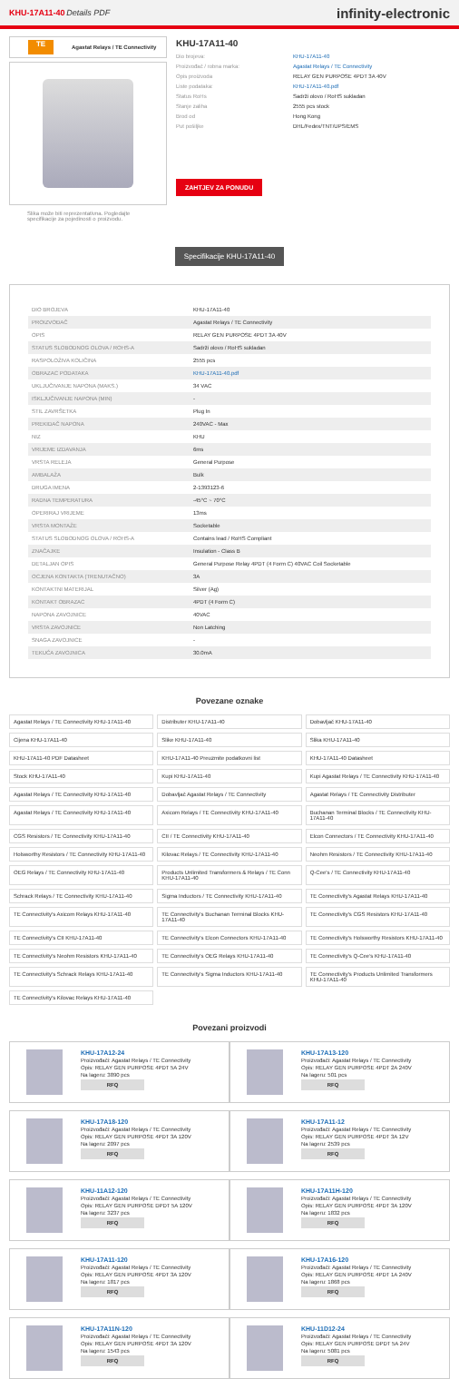KHU-17A11-40 Details PDF
infinity-electronic
TE
Agastat Relays / TE Connectivity
Slika može biti reprezentativna. Pogledajte specifikacije za pojedinosti o proizvodu.
KHU-17A11-40
Dio brojeva: KHU-17A11-40
Proizvođač / robna marka: Agastat Relays / TE Connectivity
Opis proizvoda RELAY GEN PURPOSE 4PDT 3A 40V
Liste podataka: KHU-17A11-40.pdf
Status RoHs Sadrži olovo / RoHS sukladan
Stanje zaliha 2555 pcs stock
Brod od Hong Kong
Put pošiljke DHL/Fedex/TNT/UPS/EMS
ZAHTJEV ZA PONUDU
Specifikacije KHU-17A11-40
| DIO BROJEVA | KHU-17A11-40 |
| PROIZVOĐAČ | Agastat Relays / TE Connectivity |
| OPIS | RELAY GEN PURPOSE 4PDT 3A 40V |
| STATUS SLOBODNOG OLOVA / ROHS-A | Sadrži olovo / RoHS sukladan |
| RASPOLOŽIVA KOLIČINA | 2555 pcs |
| OBRAZAC PODATAKA | KHU-17A11-40.pdf |
| UKLJUČIVANJE NAPONA (MAKS.) | 34 VAC |
| ISKLJUČIVANJE NAPONA (MIN) | - |
| STIL ZAVRŠETKA | Plug In |
| PREKIDAČ NAPONA | 240VAC - Max |
| NIZ | KHU |
| VRIJEME IZDAVANJA | 6ms |
| VRSTA RELEJA | General Purpose |
| AMBALAŽA | Bulk |
| DRUGA IMENA | 2-1393123-6 |
| RADNA TEMPERATURA | -45°C ~ 70°C |
| OPERIRAJ VRIJEME | 13ms |
| VRSTA MONTAŽE | Socketable |
| STATUS SLOBODNOG OLOVA / ROHS-A | Contains lead / RoHS Compliant |
| ZNAČAJKE | Insulation - Class B |
| DETALJAN OPIS | General Purpose Relay 4PDT (4 Form C) 40VAC Coil Socketable |
| OCJENA KONTAKTA (TRENUTAČNO) | 3A |
| KONTAKTNI MATERIJAL | Silver (Ag) |
| KONTAKT OBRAZAC | 4PDT (4 Form C) |
| NAPONA ZAVOJNICE | 40VAC |
| VRSTA ZAVOJNICE | Non Latching |
| SNAGA ZAVOJNICE | - |
| TEKUĆA ZAVOJNICA | 30.0mA |
Povezane oznake
Agastat Relays / TE Connectivity KHU-17A11-40
Distributer KHU-17A11-40
Dobavljač KHU-17A11-40
Cijena KHU-17A11-40
Slike KHU-17A11-40
Slika KHU-17A11-40
KHU-17A11-40 PDF Datasheet
KHU-17A11-40 Preuzmite podatkovni list
KHU-17A11-40 Datasheet
Stock KHU-17A11-40
Kupi KHU-17A11-40
Kupi Agastat Relays / TE Connectivity KHU-17A11-40
Agastat Relays / TE Connectivity KHU-17A11-40
Dobavljač Agastat Relays / TE Connectivity
Agastat Relays / TE Connectivity Distributer
Agastat Relays / TE Connectivity KHU-17A11-40
Axicom Relays / TE Connectivity KHU-17A11-40
Buchanan Terminal Blocks / TE Connectivity KHU-17A11-40
CGS Resistors / TE Connectivity KHU-17A11-40
CII / TE Connectivity KHU-17A11-40
Elcon Connectors / TE Connectivity KHU-17A11-40
Holsworthy Resistors / TE Connectivity KHU-17A11-40
Kilovac Relays / TE Connectivity KHU-17A11-40
Neohm Resistors / TE Connectivity KHU-17A11-40
OEG Relays / TE Connectivity KHU-17A11-40
Products Unlimited Transformers & Relays / TE Conn KHU-17A11-40
Q-Cee's / TE Connectivity KHU-17A11-40
Schrack Relays / TE Connectivity KHU-17A11-40
Sigma Inductors / TE Connectivity KHU-17A11-40
TE Connectivity's Agastat Relays KHU-17A11-40
TE Connectivity's Axicom Relays KHU-17A11-40
TE Connectivity's Buchanan Terminal Blocks KHU-17A11-40
TE Connectivity's CGS Resistors KHU-17A11-40
TE Connectivity's CII KHU-17A11-40
TE Connectivity's Elcon Connectors KHU-17A11-40
TE Connectivity's Holsworthy Resistors KHU-17A11-40
TE Connectivity's Neohm Resistors KHU-17A11-40
TE Connectivity's OEG Relays KHU-17A11-40
TE Connectivity's Q-Cee's KHU-17A11-40
TE Connectivity's Schrack Relays KHU-17A11-40
TE Connectivity's Sigma Inductors KHU-17A11-40
TE Connectivity's Products Unlimited Transformers KHU-17A11-40
TE Connectivity's Kilovac Relays KHU-17A11-40
Povezani proizvodi
KHU-17A12-24
Proizvođači: Agastat Relays / TE Connectivity
Opis: RELAY GEN PURPOSE 4PDT 5A 24V
Na lageru: 3890 pcs
RFQ
KHU-17A13-120
Proizvođači: Agastat Relays / TE Connectivity
Opis: RELAY GEN PURPOSE 4PDT 2A 240V
Na lageru: 501 pcs
RFQ
KHU-17A18-120
Proizvođači: Agastat Relays / TE Connectivity
Opis: RELAY GEN PURPOSE 4PDT 3A 120V
Na lageru: 2097 pcs
RFQ
KHU-17A11-12
Proizvođači: Agastat Relays / TE Connectivity
Opis: RELAY GEN PURPOSE 4PDT 3A 12V
Na lageru: 2539 pcs
RFQ
KHU-11A12-120
Proizvođači: Agastat Relays / TE Connectivity
Opis: RELAY GEN PURPOSE DPDT 5A 120V
Na lageru: 3237 pcs
RFQ
KHU-17A11H-120
Proizvođači: Agastat Relays / TE Connectivity
Opis: RELAY GEN PURPOSE 4PDT 3A 120V
Na lageru: 1832 pcs
RFQ
KHU-17A11-120
Proizvođači: Agastat Relays / TE Connectivity
Opis: RELAY GEN PURPOSE 4PDT 3A 120V
Na lageru: 1817 pcs
RFQ
KHU-17A16-120
Proizvođači: Agastat Relays / TE Connectivity
Opis: RELAY GEN PURPOSE 4PDT 1A 240V
Na lageru: 1868 pcs
RFQ
KHU-17A11N-120
Proizvođači: Agastat Relays / TE Connectivity
Opis: RELAY GEN PURPOSE 4PDT 3A 120V
Na lageru: 1543 pcs
RFQ
KHU-11D12-24
Proizvođači: Agastat Relays / TE Connectivity
Opis: RELAY GEN PURPOSE DPDT 5A 24V
Na lageru: 5081 pcs
RFQ